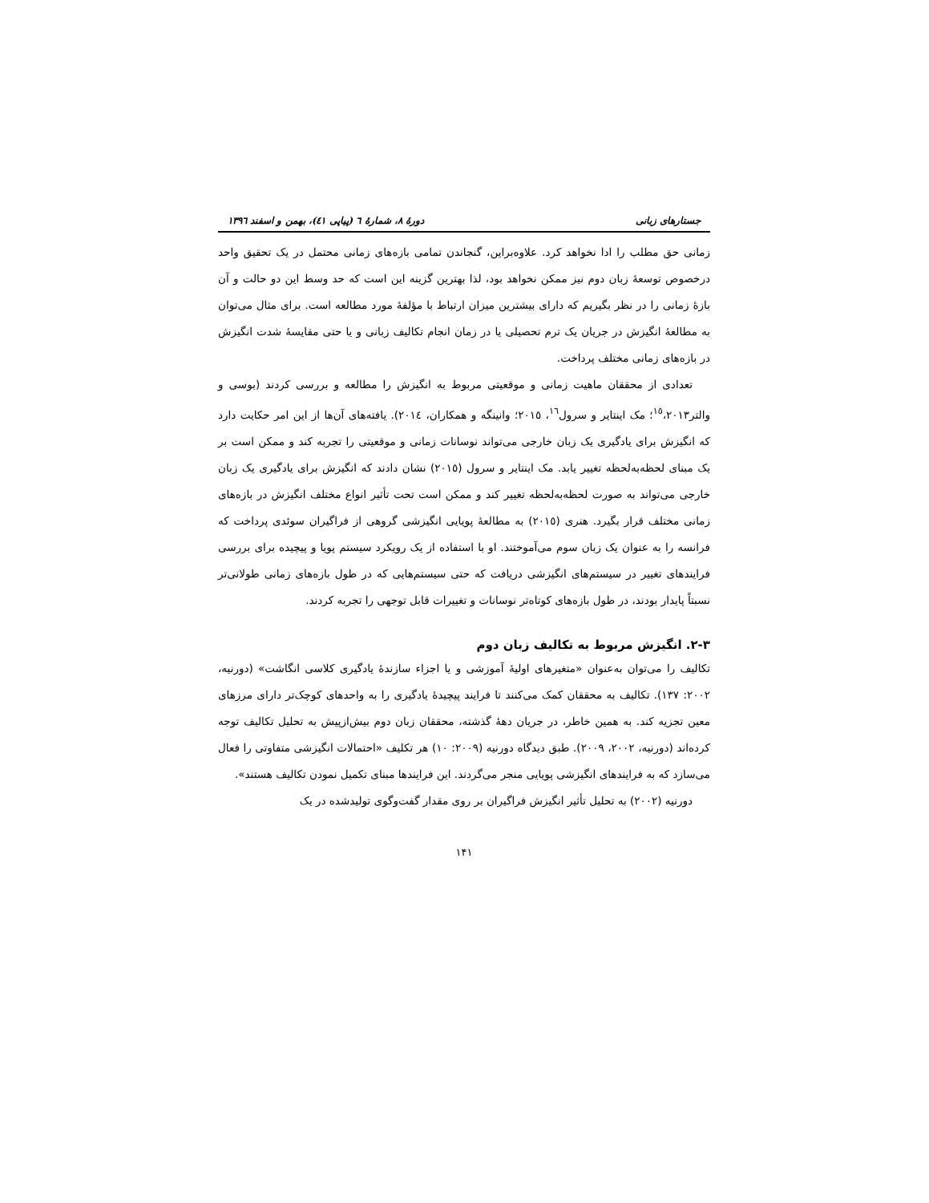جستارهای زبانی دورهٔ ۸، شمارهٔ ٦ (پیاپی ٤١)، بهمن و اسفند ١٣٩٦
زمانی حق مطلب را ادا نخواهد کرد. علاوه‌براین، گنجاندن تمامی بازه‌های زمانی محتمل در یک تحقیق واحد درخصوص توسعهٔ زبان دوم نیز ممکن نخواهد بود، لذا بهترین گزینه این است که حد وسط این دو حالت و آن بازهٔ زمانی را در نظر بگیریم که دارای بیشترین میزان ارتباط با مؤلفهٔ مورد مطالعه است. برای مثال می‌توان به مطالعهٔ انگیزش در جریان یک ترم تحصیلی یا در زمان انجام تکالیف زبانی و یا حتی مقایسهٔ شدت انگیزش در بازه‌های زمانی مختلف پرداخت.
تعدادی از محققان ماهیت زمانی و موقعیتی مربوط به انگیزش را مطالعه و بررسی کردند (بوسی و والتر<sup>١٥</sup>،٢٠١٣؛ مک اینتایر و سرول<sup>١٦</sup>، ٢٠١٥؛ وانینگه و همکاران، ٢٠١٤). یافته‌های آن‌ها از این امر حکایت دارد که انگیزش برای یادگیری یک زبان خارجی می‌تواند نوسانات زمانی و موقعیتی را تجربه کند و ممکن است بر یک مبنای لحظه‌به‌لحظه تغییر یابد. مک اینتایر و سرول (٢٠١٥) نشان دادند که انگیزش برای یادگیری یک زبان خارجی می‌تواند به صورت لحظه‌به‌لحظه تغییر کند و ممکن است تحت تأثیر انواع مختلف انگیزش در بازه‌های زمانی مختلف قرار بگیرد. هنری (٢٠١٥) به مطالعهٔ پویایی انگیزشی گروهی از فراگیران سوئدی پرداخت که فرانسه را به عنوان یک زبان سوم می‌آموختند. او با استفاده از یک رویکرد سیستم پویا و پیچیده برای بررسی فرایندهای تغییر در سیستم‌های انگیزشی دریافت که حتی سیستم‌هایی که در طول بازه‌های زمانی طولانی‌تر نسبتاً پایدار بودند، در طول بازه‌های کوتاه‌تر نوسانات و تغییرات قابل توجهی را تجربه کردند.
٣-٢. انگیزش مربوط به تکالیف زبان دوم
تکالیف را می‌توان به‌عنوان «متغیرهای اولیهٔ آموزشی و یا اجزاء سازندهٔ یادگیری کلاسی انگاشت» (دورنیه، ٢٠٠٢: ١٣٧). تکالیف به محققان کمک می‌کنند تا فرایند پیچیدهٔ یادگیری را به واحدهای کوچک‌تر دارای مرزهای معین تجزیه کند. به همین خاطر، در جریان دههٔ گذشته، محققان زبان دوم بیش‌ازپیش به تحلیل تکالیف توجه کرده‌اند (دورنیه، ٢٠٠٢، ٢٠٠٩). طبق دیدگاه دورنیه (٢٠٠٩: ١٠) هر تکلیف «احتمالات انگیزشی متفاوتی را فعال می‌سازد که به فرایندهای انگیزشی پویایی منجر می‌گردند. این فرایندها مبنای تکمیل نمودن تکالیف هستند».
دورنیه (٢٠٠٢) به تحلیل تأثیر انگیزش فراگیران بر روی مقدار گفت‌وگوی تولیدشده در یک
١۴١